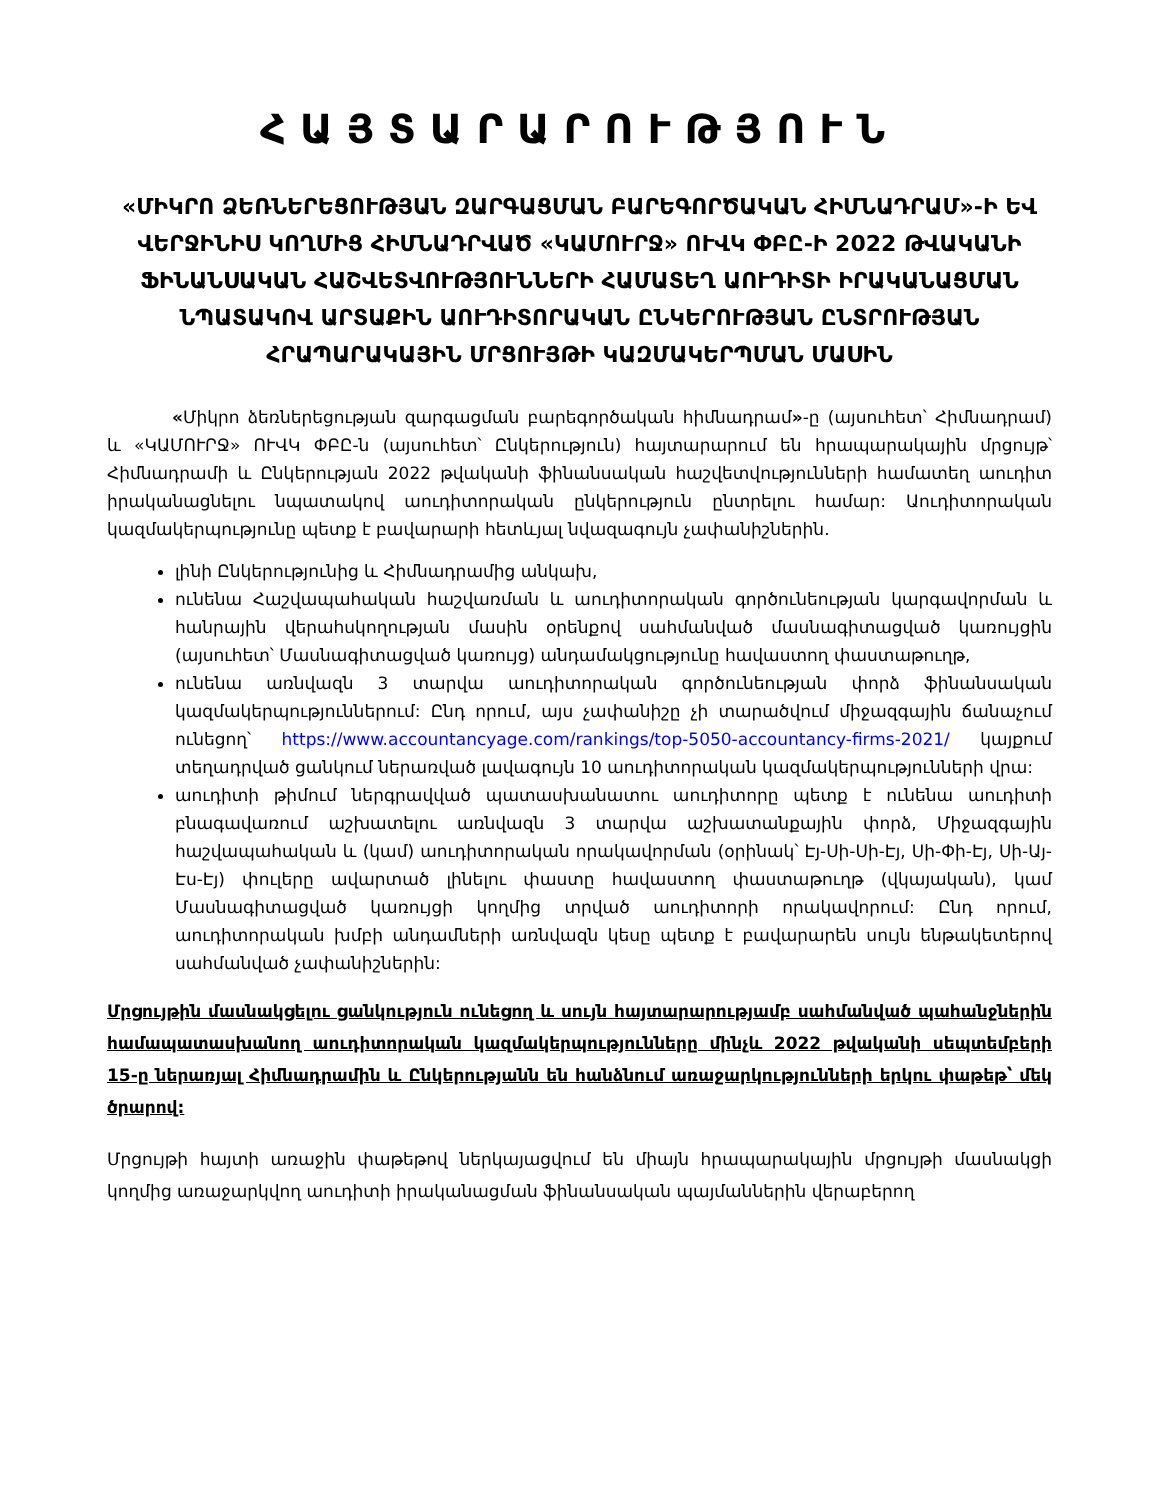ՀԱՅՏԱՐԱՐՈՒԹՅՈՒՆ
«ՄԻԿՐՈ ՁԵՌՆԵՐԵՑՈՒԹՅԱՆ ԶԱՐԳԱՑՄԱՆ ԲԱՐԵԳՈՐԾԱԿԱՆ ՀԻՄՆԱԴՐԱՄ»-Ի ԵՎ ՎԵՐՋԻՆԻՍ ԿՈՂՄԻՑ ՀԻՄՆԱԴՐՎԱԾ «ԿԱՄՈՒՐՋ» ՈՒՎԿ ՓԲԸ-Ի 2022 ԹՎԱԿԱՆԻ ՖԻՆԱՆՍԱԿԱՆ ՀԱՇՎԵՏՎՈՒԹՅՈՒՆՆԵՐԻ ՀԱՄԱՏԵՂ ԱՈՒԴԻՏԻ ԻՐԱԿԱՆԱՑՄԱՆ ՆՊԱՏԱԿՈՎ ԱՐՏԱՔԻՆ ԱՈՒԴԻՏՈՐԱԿԱՆ ԸՆԿԵՐՈՒԹՅԱՆ ԸՆՏՐՈՒԹՅԱՆ ՀՐԱՊԱՐԱԿԱՅԻՆ ՄՐՑՈՒՅԹԻ ԿԱԶՄԱԿԵՐՊՄԱՆ ՄԱՍԻՆ
«Միկրո ձեռներեցության զարգացման բարեգործական հիմնադրամ»-ը (այսուհետ՝ Հիմնադրամ) և «ԿԱՄՈՒՐՋ» ՈՒՎԿ ՓԲԸ-ն (այսուհետ՝ Ընկերություն) հայտարարում են հրապարակային մրցույթ՝ Հիմնադրամի և Ընկերության 2022 թվականի ֆինանսական հաշվետվությունների համատեղ աուդիտ իրականացնելու նպատակով աուդիտորական ընկերություն ընտրելու համար: Աուդիտորական կազմակերպությունը պետք է բավարարի հետևյալ նվազագույն չափանիշներին.
լինի Ընկերությունից և Հիմնադրամից անկախ,
ունենա Հաշվապահական հաշվառման և աուդիտորական գործունեության կարգավորման և հանրային վերահսկողության մասին օրենքով սահմանված մասնագիտացված կառույցին (այսուհետ՝ Մասնագիտացված կառույց) անդամակցությունը հավաստող փաստաթուղթ,
ունենա առնվազն 3 տարվա աուդիտորական գործունեության փորձ ֆինանսական կազմակերպություններում: Ընդ որում, այս չափանիշը չի տարածվում միջազգային ճանաչում ունեցող՝ https://www.accountancyage.com/rankings/top-5050-accountancy-firms-2021/ կայքում տեղադրված ցանկում ներառված լավագույն 10 աուդիտորական կազմակերպությունների վրա:
աուդիտի թիմում ներգրավված պատասխանատու աուդիտորը պետք է ունենա աուդիտի բնագավառում աշխատելու առնվազն 3 տարվա աշխատանքային փորձ, Միջազգային հաշվապահական և (կամ) աուդիտորական որակավորման (օրինակ՝ Էյ-Սի-Սի-Էյ, Սի-Փի-Էյ, Սի-Այ-Էս-Էյ) փուլերը ավարտած լինելու փաստը հավաստող փաստաթուղթ (վկայական), կամ Մասնագիտացված կառույցի կողմից տրված աուդիտորի որակավորում: Ընդ որում, աուդիտորական խմբի անդամների առնվազն կեսը պետք է բավարարեն սույն ենթակետերով սահմանված չափանիշներին:
Մրցույթին մասնակցելու ցանկություն ունեցող և սույն հայտարարությամբ սահմանված պահանջներին համապատասխանող աուդիտորական կազմակերպությունները մինչև 2022 թվականի սեպտեմբերի 15-ը ներառյալ Հիմնադրամին և Ընկերությանն են հանձնում առաջարկությունների երկու փաթեթ՝ մեկ ծրարով:
Մրցույթի հայտի առաջին փաթեթով ներկայացվում են միայն հրապարակային մրցույթի մասնակցի կողմից առաջարկվող աուդիտի իրականացման ֆինանսական պայմաններին վերաբերող